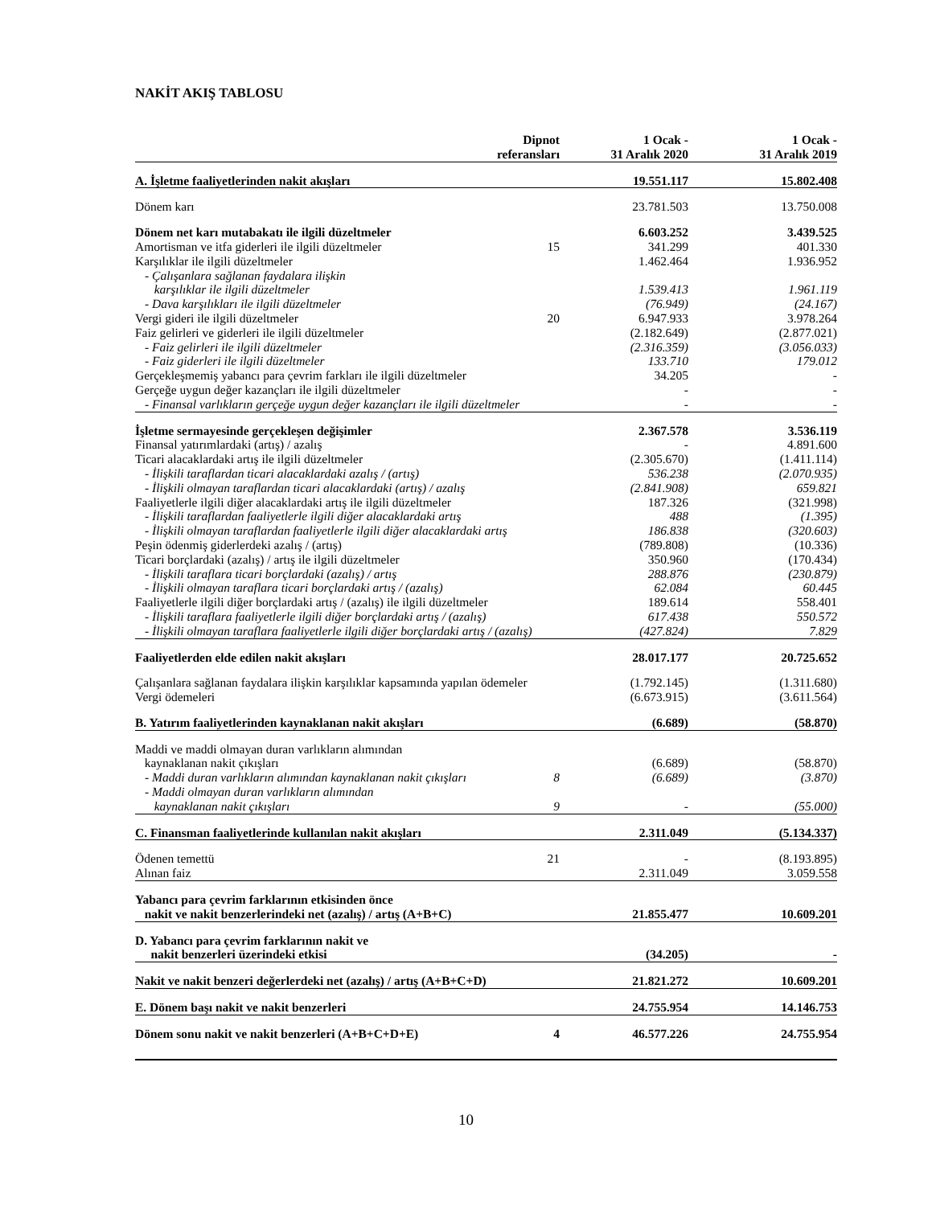NAKİT AKIŞ TABLOSU
| | Dipnot referansları | 1 Ocak - 31 Aralık 2020 | 1 Ocak - 31 Aralık 2019 |
| --- | --- | --- | --- |
| A. İşletme faaliyetlerinden nakit akışları | | 19.551.117 | 15.802.408 |
| Dönem karı | | 23.781.503 | 13.750.008 |
| Dönem net karı mutabakatı ile ilgili düzeltmeler | | 6.603.252 | 3.439.525 |
| Amortisman ve itfa giderleri ile ilgili düzeltmeler | 15 | 341.299 | 401.330 |
| Karşılıklar ile ilgili düzeltmeler | | 1.462.464 | 1.936.952 |
| - Çalışanlara sağlanan faydalara ilişkin karşılıklar ile ilgili düzeltmeler | | 1.539.413 | 1.961.119 |
| - Dava karşılıkları ile ilgili düzeltmeler | | (76.949) | (24.167) |
| Vergi gideri ile ilgili düzeltmeler | 20 | 6.947.933 | 3.978.264 |
| Faiz gelirleri ve giderleri ile ilgili düzeltmeler | | (2.182.649) | (2.877.021) |
| - Faiz gelirleri ile ilgili düzeltmeler | | (2.316.359) | (3.056.033) |
| - Faiz giderleri ile ilgili düzeltmeler | | 133.710 | 179.012 |
| Gerçekleşmemiş yabancı para çevrim farkları ile ilgili düzeltmeler | | 34.205 | - |
| Gerçeğe uygun değer kazançları ile ilgili düzeltmeler | | - | - |
| - Finansal varlıkların gerçeğe uygun değer kazançları ile ilgili düzeltmeler | | - | - |
| İşletme sermayesinde gerçekleşen değişimler | | 2.367.578 | 3.536.119 |
| Finansal yatırımlardaki (artış) / azalış | | - | 4.891.600 |
| Ticari alacaklardaki artış ile ilgili düzeltmeler | | (2.305.670) | (1.411.114) |
| - İlişkili taraflardan ticari alacaklardaki azalış / (artış) | | 536.238 | (2.070.935) |
| - İlişkili olmayan taraflardan ticari alacaklardaki (artış) / azalış | | (2.841.908) | 659.821 |
| Faaliyetlerle ilgili diğer alacaklardaki artış ile ilgili düzeltmeler | | 187.326 | (321.998) |
| - İlişkili taraflardan faaliyetlerle ilgili diğer alacaklardaki artış | | 488 | (1.395) |
| - İlişkili olmayan taraflardan faaliyetlerle ilgili diğer alacaklardaki artış | | 186.838 | (320.603) |
| Peşin ödenmiş giderlerdeki azalış / (artış) | | (789.808) | (10.336) |
| Ticari borçlardaki (azalış) / artış ile ilgili düzeltmeler | | 350.960 | (170.434) |
| - İlişkili taraflara ticari borçlardaki (azalış) / artış | | 288.876 | (230.879) |
| - İlişkili olmayan taraflara ticari borçlardaki artış / (azalış) | | 62.084 | 60.445 |
| Faaliyetlerle ilgili diğer borçlardaki artış / (azalış) ile ilgili düzeltmeler | | 189.614 | 558.401 |
| - İlişkili taraflara faaliyetlerle ilgili diğer borçlardaki artış / (azalış) | | 617.438 | 550.572 |
| - İlişkili olmayan taraflara faaliyetlerle ilgili diğer borçlardaki artış / (azalış) | | (427.824) | 7.829 |
| Faaliyetlerden elde edilen nakit akışları | | 28.017.177 | 20.725.652 |
| Çalışanlara sağlanan faydalara ilişkin karşılıklar kapsamında yapılan ödemeler | | (1.792.145) | (1.311.680) |
| Vergi ödemeleri | | (6.673.915) | (3.611.564) |
| B. Yatırım faaliyetlerinden kaynaklanan nakit akışları | | (6.689) | (58.870) |
| Maddi ve maddi olmayan duran varlıkların alımından kaynaklanan nakit çıkışları | | (6.689) | (58.870) |
| - Maddi duran varlıkların alımından kaynaklanan nakit çıkışları | 8 | (6.689) | (3.870) |
| - Maddi olmayan duran varlıkların alımından kaynaklanan nakit çıkışları | 9 | - | (55.000) |
| C. Finansman faaliyetlerinde kullanılan nakit akışları | | 2.311.049 | (5.134.337) |
| Ödenen temettü | 21 | - | (8.193.895) |
| Alınan faiz | | 2.311.049 | 3.059.558 |
| Yabancı para çevrim farklarının etkisinden önce nakit ve nakit benzerlerindeki net (azalış) / artış (A+B+C) | | 21.855.477 | 10.609.201 |
| D. Yabancı para çevrim farklarının nakit ve nakit benzerleri üzerindeki etkisi | | (34.205) | - |
| Nakit ve nakit benzeri değerlerdeki net (azalış) / artış (A+B+C+D) | | 21.821.272 | 10.609.201 |
| E. Dönem başı nakit ve nakit benzerleri | | 24.755.954 | 14.146.753 |
| Dönem sonu nakit ve nakit benzerleri (A+B+C+D+E) | 4 | 46.577.226 | 24.755.954 |
10